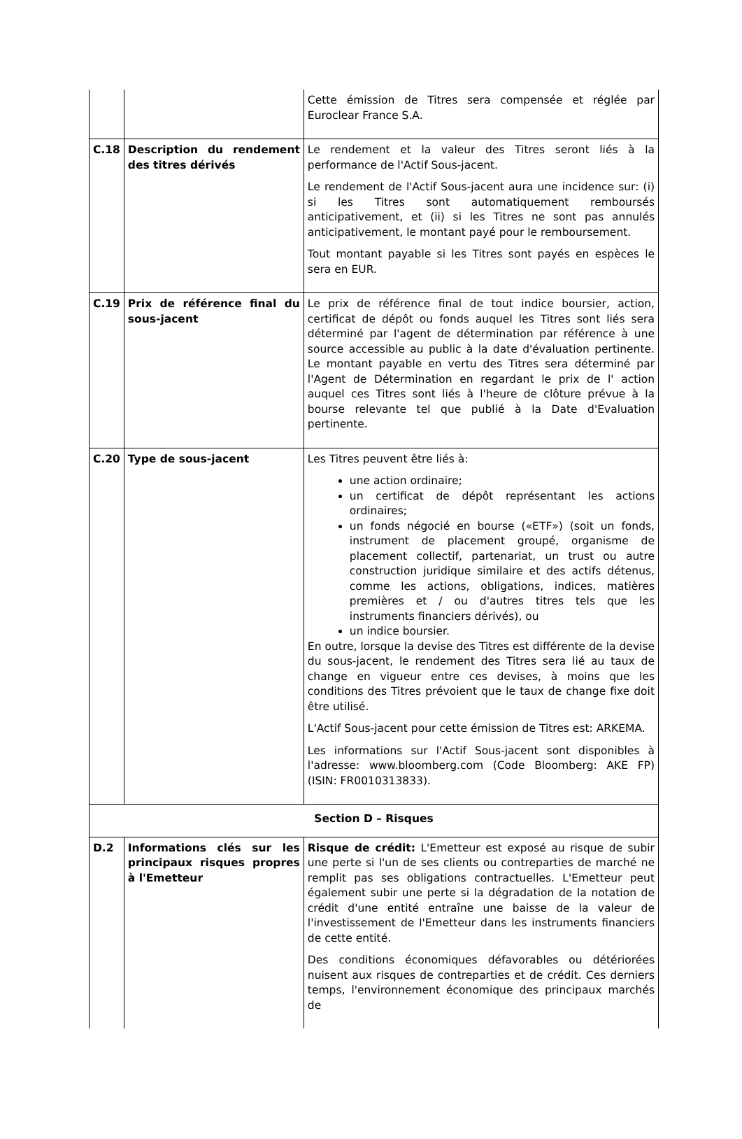| | | Cette émission de Titres sera compensée et réglée par Euroclear France S.A. |
| C.18 | Description du rendement des titres dérivés | Le rendement et la valeur des Titres seront liés à la performance de l'Actif Sous-jacent. Le rendement de l'Actif Sous-jacent aura une incidence sur: (i) si les Titres sont automatiquement remboursés anticipativement, et (ii) si les Titres ne sont pas annulés anticipativement, le montant payé pour le remboursement. Tout montant payable si les Titres sont payés en espèces le sera en EUR. |
| C.19 | Prix de référence final du sous-jacent | Le prix de référence final de tout indice boursier, action, certificat de dépôt ou fonds auquel les Titres sont liés sera déterminé par l'agent de détermination par référence à une source accessible au public à la date d'évaluation pertinente. Le montant payable en vertu des Titres sera déterminé par l'Agent de Détermination en regardant le prix de l' action auquel ces Titres sont liés à l'heure de clôture prévue à la bourse relevante tel que publié à la Date d'Evaluation pertinente. |
| C.20 | Type de sous-jacent | Les Titres peuvent être liés à: une action ordinaire; un certificat de dépôt représentant les actions ordinaires; un fonds négocié en bourse («ETF») (soit un fonds, instrument de placement groupé, organisme de placement collectif, partenariat, un trust ou autre construction juridique similaire et des actifs détenus, comme les actions, obligations, indices, matières premières et / ou d'autres titres tels que les instruments financiers dérivés), ou un indice boursier. En outre, lorsque la devise des Titres est différente de la devise du sous-jacent, le rendement des Titres sera lié au taux de change en vigueur entre ces devises, à moins que les conditions des Titres prévoient que le taux de change fixe doit être utilisé. L'Actif Sous-jacent pour cette émission de Titres est: ARKEMA. Les informations sur l'Actif Sous-jacent sont disponibles à l'adresse: www.bloomberg.com (Code Bloomberg: AKE FP) (ISIN: FR0010313833). |
| Section D – Risques | | |
| D.2 | Informations clés sur les principaux risques propres à l'Emetteur | Risque de crédit: L'Emetteur est exposé au risque de subir une perte si l'un de ses clients ou contreparties de marché ne remplit pas ses obligations contractuelles. L'Emetteur peut également subir une perte si la dégradation de la notation de crédit d'une entité entraîne une baisse de la valeur de l'investissement de l'Emetteur dans les instruments financiers de cette entité. Des conditions économiques défavorables ou détériorées nuisent aux risques de contreparties et de crédit. Ces derniers temps, l'environnement économique des principaux marchés de |